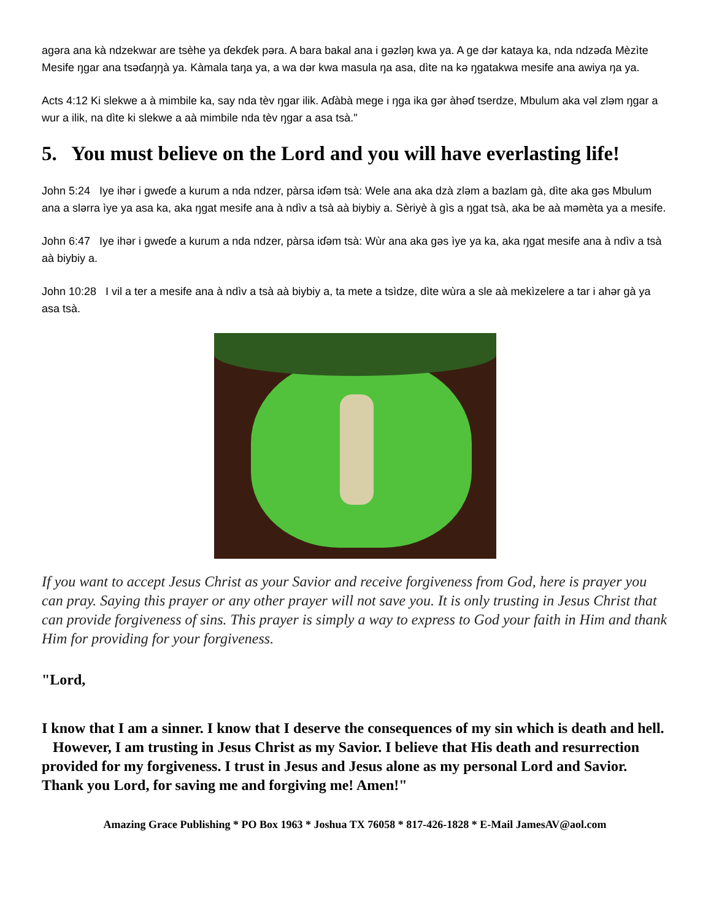agəra ana kà ndzekwar are tsèhe ya ɗekɗek pəra. A bara bakal ana i gəzləŋ kwa ya. A ge dər kataya ka, nda ndzəɗa Mèzìte Mesife ŋgar ana tsəɗaŋŋà ya. Kàmala taŋa ya, a wa dər kwa masula ŋa asa, dìte na kə ŋgatakwa mesife ana awiya ŋa ya.
Acts 4:12 Ki slekwe a à mimbile ka, say nda tèv ŋgar ilik. Aɗàbà mege i ŋga ika gər àhəɗ tserdze, Mbulum aka vəl zləm ŋgar a wur a ilik, na dìte ki slekwe a aà mimbile nda tèv ŋgar a asa tsà."
5. You must believe on the Lord and you will have everlasting life!
John 5:24 Iye ihər i gweɗe a kurum a nda ndzer, pàrsa iɗəm tsà: Wele ana aka dzà zləm a bazlam gà, dìte aka gəs Mbulum ana a slərra ìye ya asa ka, aka ŋgat mesife ana à ndìv a tsà aà biybiy a. Sèriyè à gìs a ŋgat tsà, aka be aà məmèta ya a mesife.
John 6:47 Iye ihər i gweɗe a kurum a nda ndzer, pàrsa iɗəm tsà: Wùr ana aka gəs ìye ya ka, aka ŋgat mesife ana à ndìv a tsà aà biybiy a.
John 10:28 I vil a ter a mesife ana à ndìv a tsà aà biybiy a, ta mete a tsìdze, dìte wùra a sle aà mekìzelere a tar i ahər gà ya asa tsà.
If you want to accept Jesus Christ as your Savior and receive forgiveness from God, here is prayer you can pray. Saying this prayer or any other prayer will not save you. It is only trusting in Jesus Christ that can provide forgiveness of sins. This prayer is simply a way to express to God your faith in Him and thank Him for providing for your forgiveness.
"Lord,
I know that I am a sinner. I know that I deserve the consequences of my sin which is death and hell. However, I am trusting in Jesus Christ as my Savior. I believe that His death and resurrection provided for my forgiveness. I trust in Jesus and Jesus alone as my personal Lord and Savior. Thank you Lord, for saving me and forgiving me! Amen!"
Amazing Grace Publishing * PO Box 1963 * Joshua TX 76058 * 817-426-1828 * E-Mail JamesAV@aol.com